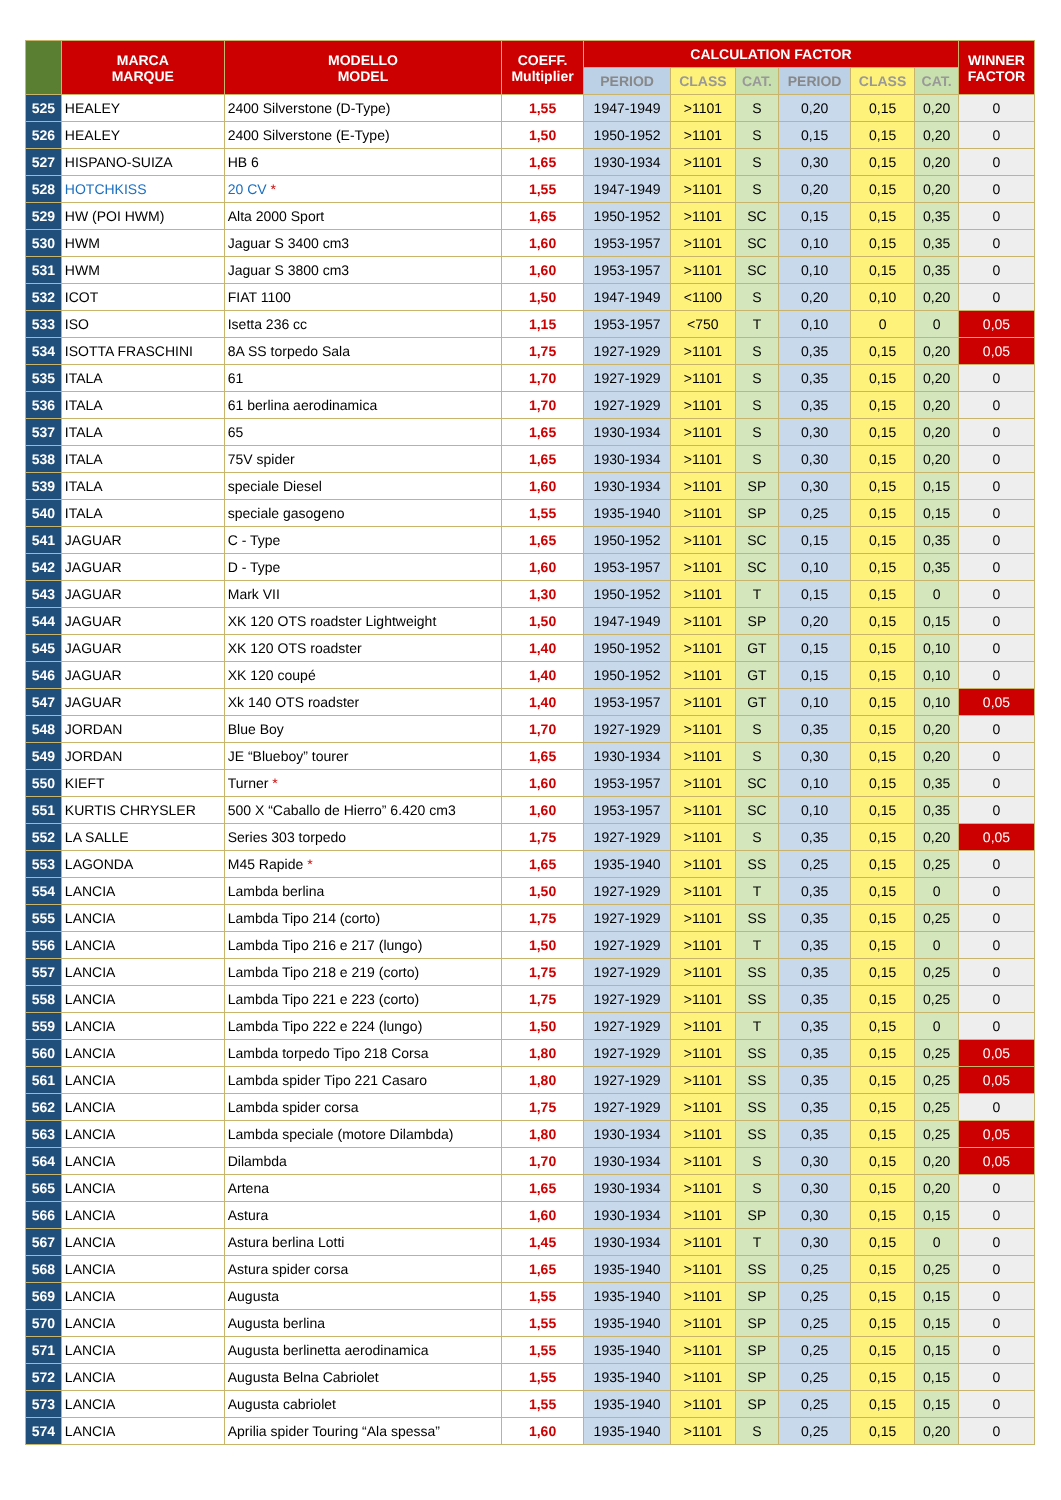| | MARCA MARQUE | MODELLO MODEL | COEFF. Multiplier | CALCULATION FACTOR | | | | | | WINNER FACTOR |
| --- | --- | --- | --- | --- | --- | --- | --- | --- | --- | --- |
| | | | | PERIOD | CLASS | CAT. | PERIOD | CLASS | CAT. | |
| 525 | HEALEY | 2400 Silverstone (D-Type) | 1,55 | 1947-1949 | >1101 | S | 0,20 | 0,15 | 0,20 | 0 |
| 526 | HEALEY | 2400 Silverstone (E-Type) | 1,50 | 1950-1952 | >1101 | S | 0,15 | 0,15 | 0,20 | 0 |
| 527 | HISPANO-SUIZA | HB 6 | 1,65 | 1930-1934 | >1101 | S | 0,30 | 0,15 | 0,20 | 0 |
| 528 | HOTCHKISS | 20 CV * | 1,55 | 1947-1949 | >1101 | S | 0,20 | 0,15 | 0,20 | 0 |
| 529 | HW (POI HWM) | Alta 2000 Sport | 1,65 | 1950-1952 | >1101 | SC | 0,15 | 0,15 | 0,35 | 0 |
| 530 | HWM | Jaguar S 3400 cm3 | 1,60 | 1953-1957 | >1101 | SC | 0,10 | 0,15 | 0,35 | 0 |
| 531 | HWM | Jaguar S 3800 cm3 | 1,60 | 1953-1957 | >1101 | SC | 0,10 | 0,15 | 0,35 | 0 |
| 532 | ICOT | FIAT 1100 | 1,50 | 1947-1949 | <1100 | S | 0,20 | 0,10 | 0,20 | 0 |
| 533 | ISO | Isetta 236 cc | 1,15 | 1953-1957 | <750 | T | 0,10 | 0 | 0 | 0,05 |
| 534 | ISOTTA FRASCHINI | 8A SS torpedo Sala | 1,75 | 1927-1929 | >1101 | S | 0,35 | 0,15 | 0,20 | 0,05 |
| 535 | ITALA | 61 | 1,70 | 1927-1929 | >1101 | S | 0,35 | 0,15 | 0,20 | 0 |
| 536 | ITALA | 61 berlina aerodinamica | 1,70 | 1927-1929 | >1101 | S | 0,35 | 0,15 | 0,20 | 0 |
| 537 | ITALA | 65 | 1,65 | 1930-1934 | >1101 | S | 0,30 | 0,15 | 0,20 | 0 |
| 538 | ITALA | 75V spider | 1,65 | 1930-1934 | >1101 | S | 0,30 | 0,15 | 0,20 | 0 |
| 539 | ITALA | speciale Diesel | 1,60 | 1930-1934 | >1101 | SP | 0,30 | 0,15 | 0,15 | 0 |
| 540 | ITALA | speciale gasogeno | 1,55 | 1935-1940 | >1101 | SP | 0,25 | 0,15 | 0,15 | 0 |
| 541 | JAGUAR | C - Type | 1,65 | 1950-1952 | >1101 | SC | 0,15 | 0,15 | 0,35 | 0 |
| 542 | JAGUAR | D - Type | 1,60 | 1953-1957 | >1101 | SC | 0,10 | 0,15 | 0,35 | 0 |
| 543 | JAGUAR | Mark VII | 1,30 | 1950-1952 | >1101 | T | 0,15 | 0,15 | 0 | 0 |
| 544 | JAGUAR | XK 120 OTS roadster Lightweight | 1,50 | 1947-1949 | >1101 | SP | 0,20 | 0,15 | 0,15 | 0 |
| 545 | JAGUAR | XK 120 OTS roadster | 1,40 | 1950-1952 | >1101 | GT | 0,15 | 0,15 | 0,10 | 0 |
| 546 | JAGUAR | XK 120 coupé | 1,40 | 1950-1952 | >1101 | GT | 0,15 | 0,15 | 0,10 | 0 |
| 547 | JAGUAR | Xk 140 OTS roadster | 1,40 | 1953-1957 | >1101 | GT | 0,10 | 0,15 | 0,10 | 0,05 |
| 548 | JORDAN | Blue Boy | 1,70 | 1927-1929 | >1101 | S | 0,35 | 0,15 | 0,20 | 0 |
| 549 | JORDAN | JE “Blueboy” tourer | 1,65 | 1930-1934 | >1101 | S | 0,30 | 0,15 | 0,20 | 0 |
| 550 | KIEFT | Turner * | 1,60 | 1953-1957 | >1101 | SC | 0,10 | 0,15 | 0,35 | 0 |
| 551 | KURTIS CHRYSLER | 500 X “Caballo de Hierro” 6.420 cm3 | 1,60 | 1953-1957 | >1101 | SC | 0,10 | 0,15 | 0,35 | 0 |
| 552 | LA SALLE | Series 303 torpedo | 1,75 | 1927-1929 | >1101 | S | 0,35 | 0,15 | 0,20 | 0,05 |
| 553 | LAGONDA | M45 Rapide * | 1,65 | 1935-1940 | >1101 | SS | 0,25 | 0,15 | 0,25 | 0 |
| 554 | LANCIA | Lambda berlina | 1,50 | 1927-1929 | >1101 | T | 0,35 | 0,15 | 0 | 0 |
| 555 | LANCIA | Lambda Tipo 214 (corto) | 1,75 | 1927-1929 | >1101 | SS | 0,35 | 0,15 | 0,25 | 0 |
| 556 | LANCIA | Lambda Tipo 216 e 217 (lungo) | 1,50 | 1927-1929 | >1101 | T | 0,35 | 0,15 | 0 | 0 |
| 557 | LANCIA | Lambda Tipo 218 e 219 (corto) | 1,75 | 1927-1929 | >1101 | SS | 0,35 | 0,15 | 0,25 | 0 |
| 558 | LANCIA | Lambda Tipo 221 e 223 (corto) | 1,75 | 1927-1929 | >1101 | SS | 0,35 | 0,15 | 0,25 | 0 |
| 559 | LANCIA | Lambda Tipo 222 e 224 (lungo) | 1,50 | 1927-1929 | >1101 | T | 0,35 | 0,15 | 0 | 0 |
| 560 | LANCIA | Lambda torpedo Tipo 218 Corsa | 1,80 | 1927-1929 | >1101 | SS | 0,35 | 0,15 | 0,25 | 0,05 |
| 561 | LANCIA | Lambda spider Tipo 221 Casaro | 1,80 | 1927-1929 | >1101 | SS | 0,35 | 0,15 | 0,25 | 0,05 |
| 562 | LANCIA | Lambda spider corsa | 1,75 | 1927-1929 | >1101 | SS | 0,35 | 0,15 | 0,25 | 0 |
| 563 | LANCIA | Lambda speciale (motore Dilambda) | 1,80 | 1930-1934 | >1101 | SS | 0,35 | 0,15 | 0,25 | 0,05 |
| 564 | LANCIA | Dilambda | 1,70 | 1930-1934 | >1101 | S | 0,30 | 0,15 | 0,20 | 0,05 |
| 565 | LANCIA | Artena | 1,65 | 1930-1934 | >1101 | S | 0,30 | 0,15 | 0,20 | 0 |
| 566 | LANCIA | Astura | 1,60 | 1930-1934 | >1101 | SP | 0,30 | 0,15 | 0,15 | 0 |
| 567 | LANCIA | Astura berlina Lotti | 1,45 | 1930-1934 | >1101 | T | 0,30 | 0,15 | 0 | 0 |
| 568 | LANCIA | Astura spider corsa | 1,65 | 1935-1940 | >1101 | SS | 0,25 | 0,15 | 0,25 | 0 |
| 569 | LANCIA | Augusta | 1,55 | 1935-1940 | >1101 | SP | 0,25 | 0,15 | 0,15 | 0 |
| 570 | LANCIA | Augusta berlina | 1,55 | 1935-1940 | >1101 | SP | 0,25 | 0,15 | 0,15 | 0 |
| 571 | LANCIA | Augusta berlinetta aerodinamica | 1,55 | 1935-1940 | >1101 | SP | 0,25 | 0,15 | 0,15 | 0 |
| 572 | LANCIA | Augusta Belna Cabriolet | 1,55 | 1935-1940 | >1101 | SP | 0,25 | 0,15 | 0,15 | 0 |
| 573 | LANCIA | Augusta cabriolet | 1,55 | 1935-1940 | >1101 | SP | 0,25 | 0,15 | 0,15 | 0 |
| 574 | LANCIA | Aprilia spider Touring “Ala spessa” | 1,60 | 1935-1940 | >1101 | S | 0,25 | 0,15 | 0,20 | 0 |